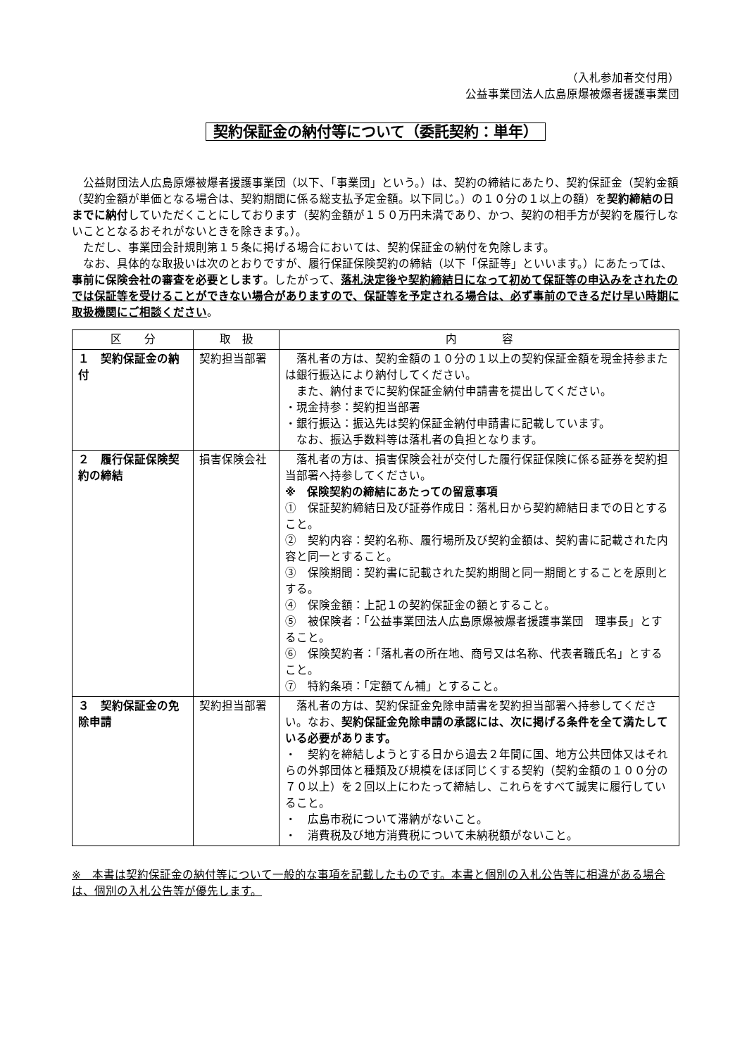（入札参加者交付用）
公益事業団法人広島原爆被爆者援護事業団
契約保証金の納付等について（委託契約：単年）
公益財団法人広島原爆被爆者援護事業団（以下、「事業団」という。）は、契約の締結にあたり、契約保証金（契約金額（契約金額が単価となる場合は、契約期間に係る総支払予定金額。以下同じ。）の１０分の１以上の額）を契約締結の日までに納付していただくことにしております（契約金額が１５０万円未満であり、かつ、契約の相手方が契約を履行しないこととなるおそれがないときを除きます。）。
ただし、事業団会計規則第１５条に掲げる場合においては、契約保証金の納付を免除します。
なお、具体的な取扱いは次のとおりですが、履行保証保険契約の締結（以下「保証等」といいます。）にあたっては、事前に保険会社の審査を必要とします。したがって、落札決定後や契約締結日になって初めて保証等の申込みをされたのでは保証等を受けることができない場合がありますので、保証等を予定される場合は、必ず事前のできるだけ早い時期に取扱機関にご相談ください。
| 区 分 | 取 扱 | 内 容 |
| --- | --- | --- |
| １ 契約保証金の納付 | 契約担当部署 | 落札者の方は、契約金額の１０分の１以上の契約保証金額を現金持参または銀行振込により納付してください。 また、納付までに契約保証金納付申請書を提出してください。 ・現金持参：契約担当部署 ・銀行振込：振込先は契約保証金納付申請書に記載しています。 なお、振込手数料等は落札者の負担となります。 |
| ２ 履行保証保険契約の締結 | 損害保険会社 | 落札者の方は、損害保険会社が交付した履行保証保険に係る証券を契約担当部署へ持参してください。 ※ 保険契約の締結にあたっての留意事項 ① 保証契約締結日及び証券作成日：落札日から契約締結日までの日とすること。 ② 契約内容：契約名称、履行場所及び契約金額は、契約書に記載された内容と同一とすること。 ③ 保険期間：契約書に記載された契約期間と同一期間とすることを原則とする。 ④ 保険金額：上記１の契約保証金の額とすること。 ⑤ 被保険者：「公益事業団法人広島原爆被爆者援護事業団 理事長」とすること。 ⑥ 保険契約者：「落札者の所在地、商号又は名称、代表者職氏名」とすること。 ⑦ 特約条項：「定額てん補」とすること。 |
| ３ 契約保証金の免除申請 | 契約担当部署 | 落札者の方は、契約保証金免除申請書を契約担当部署へ持参してください。なお、 契約保証金免除申請の承認には、次に掲げる条件を全て満たしている必要があります。 ・ 契約を締結しようとする日から過去２年間に国、地方公共団体又はそれらの外郭団体と種類及び規模をほぼ同じくする契約（契約金額の１００分の７０以上）を２回以上にわたって締結し、これらをすべて誠実に履行していること。 ・ 広島市税について滞納がないこと。 ・ 消費税及び地方消費税について未納税額がないこと。 |
※　本書は契約保証金の納付等について一般的な事項を記載したものです。本書と個別の入札公告等に相違がある場合は、個別の入札公告等が優先します。